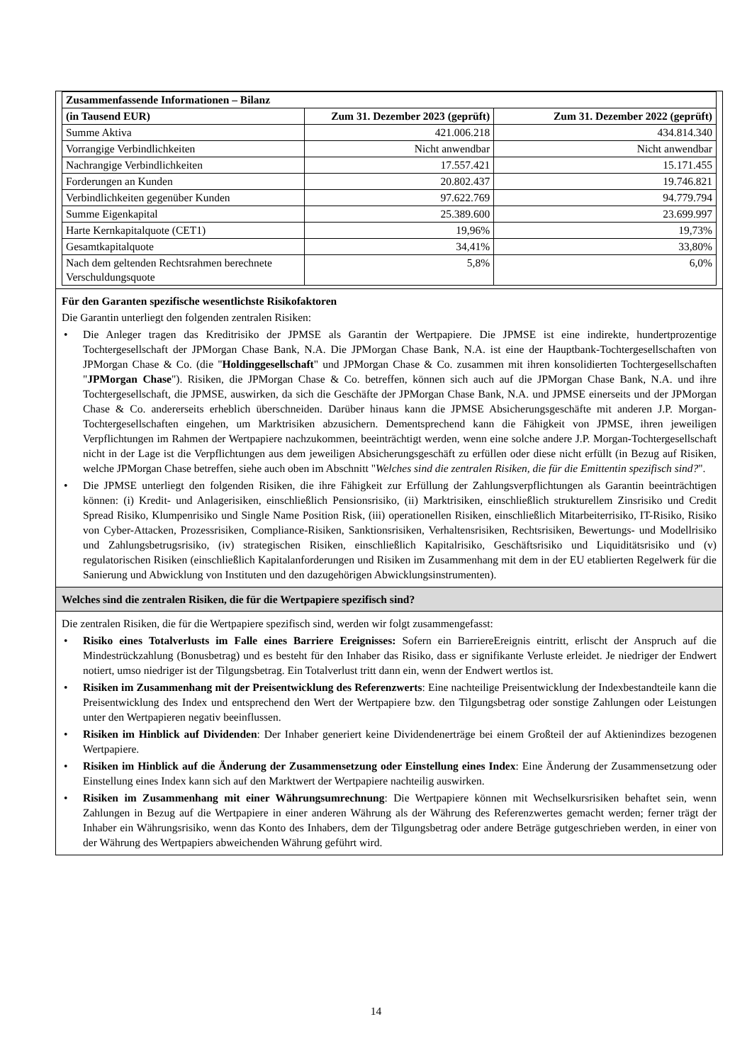| Zusammenfassende Informationen – Bilanz | | |
| (in Tausend EUR) | Zum 31. Dezember 2023 (geprüft) | Zum 31. Dezember 2022 (geprüft) |
| Summe Aktiva | 421.006.218 | 434.814.340 |
| Vorrangige Verbindlichkeiten | Nicht anwendbar | Nicht anwendbar |
| Nachrangige Verbindlichkeiten | 17.557.421 | 15.171.455 |
| Forderungen an Kunden | 20.802.437 | 19.746.821 |
| Verbindlichkeiten gegenüber Kunden | 97.622.769 | 94.779.794 |
| Summe Eigenkapital | 25.389.600 | 23.699.997 |
| Harte Kernkapitalquote (CET1) | 19,96% | 19,73% |
| Gesamtkapitalquote | 34,41% | 33,80% |
| Nach dem geltenden Rechtsrahmen berechnete Verschuldungsquote | 5,8% | 6,0% |
Für den Garanten spezifische wesentlichste Risikofaktoren
Die Garantin unterliegt den folgenden zentralen Risiken:
• Die Anleger tragen das Kreditrisiko der JPMSE als Garantin der Wertpapiere. Die JPMSE ist eine indirekte, hundertprozentige Tochtergesellschaft der JPMorgan Chase Bank, N.A. Die JPMorgan Chase Bank, N.A. ist eine der Hauptbank-Tochtergesellschaften von JPMorgan Chase & Co. (die "Holdinggesellschaft" und JPMorgan Chase & Co. zusammen mit ihren konsolidierten Tochtergesellschaften "JPMorgan Chase"). Risiken, die JPMorgan Chase & Co. betreffen, können sich auch auf die JPMorgan Chase Bank, N.A. und ihre Tochtergesellschaft, die JPMSE, auswirken, da sich die Geschäfte der JPMorgan Chase Bank, N.A. und JPMSE einerseits und der JPMorgan Chase & Co. andererseits erheblich überschneiden. Darüber hinaus kann die JPMSE Absicherungsgeschäfte mit anderen J.P. Morgan-Tochtergesellschaften eingehen, um Marktrisiken abzusichern. Dementsprechend kann die Fähigkeit von JPMSE, ihren jeweiligen Verpflichtungen im Rahmen der Wertpapiere nachzukommen, beeinträchtigt werden, wenn eine solche andere J.P. Morgan-Tochtergesellschaft nicht in der Lage ist die Verpflichtungen aus dem jeweiligen Absicherungsgeschäft zu erfüllen oder diese nicht erfüllt (in Bezug auf Risiken, welche JPMorgan Chase betreffen, siehe auch oben im Abschnitt "Welches sind die zentralen Risiken, die für die Emittentin spezifisch sind?".
• Die JPMSE unterliegt den folgenden Risiken, die ihre Fähigkeit zur Erfüllung der Zahlungsverpflichtungen als Garantin beeinträchtigen können: (i) Kredit- und Anlagerisiken, einschließlich Pensionsrisiko, (ii) Marktrisiken, einschließlich strukturellem Zinsrisiko und Credit Spread Risiko, Klumpenrisiko und Single Name Position Risk, (iii) operationellen Risiken, einschließlich Mitarbeiterrisiko, IT-Risiko, Risiko von Cyber-Attacken, Prozessrisiken, Compliance-Risiken, Sanktionsrisiken, Verhaltensrisiken, Rechtsrisiken, Bewertungs- und Modellrisiko und Zahlungsbetrugsrisiko, (iv) strategischen Risiken, einschließlich Kapitalrisiko, Geschäftsrisiko und Liquiditätsrisiko und (v) regulatorischen Risiken (einschließlich Kapitalanforderungen und Risiken im Zusammenhang mit dem in der EU etablierten Regelwerk für die Sanierung und Abwicklung von Instituten und den dazugehörigen Abwicklungsinstrumenten).
Welches sind die zentralen Risiken, die für die Wertpapiere spezifisch sind?
Die zentralen Risiken, die für die Wertpapiere spezifisch sind, werden wir folgt zusammengefasst:
• Risiko eines Totalverlusts im Falle eines Barriere Ereignisses: Sofern ein BarriereEreignis eintritt, erlischt der Anspruch auf die Mindestrückzahlung (Bonusbetrag) und es besteht für den Inhaber das Risiko, dass er signifikante Verluste erleidet. Je niedriger der Endwert notiert, umso niedriger ist der Tilgungsbetrag. Ein Totalverlust tritt dann ein, wenn der Endwert wertlos ist.
• Risiken im Zusammenhang mit der Preisentwicklung des Referenzwerts: Eine nachteilige Preisentwicklung der Indexbestandteile kann die Preisentwicklung des Index und entsprechend den Wert der Wertpapiere bzw. den Tilgungsbetrag oder sonstige Zahlungen oder Leistungen unter den Wertpapieren negativ beeinflussen.
• Risiken im Hinblick auf Dividenden: Der Inhaber generiert keine Dividendenerträge bei einem Großteil der auf Aktienindizes bezogenen Wertpapiere.
• Risiken im Hinblick auf die Änderung der Zusammensetzung oder Einstellung eines Index: Eine Änderung der Zusammensetzung oder Einstellung eines Index kann sich auf den Marktwert der Wertpapiere nachteilig auswirken.
• Risiken im Zusammenhang mit einer Währungsumrechnung: Die Wertpapiere können mit Wechselkursrisiken behaftet sein, wenn Zahlungen in Bezug auf die Wertpapiere in einer anderen Währung als der Währung des Referenzwertes gemacht werden; ferner trägt der Inhaber ein Währungsrisiko, wenn das Konto des Inhabers, dem der Tilgungsbetrag oder andere Beträge gutgeschrieben werden, in einer von der Währung des Wertpapiers abweichenden Währung geführt wird.
14